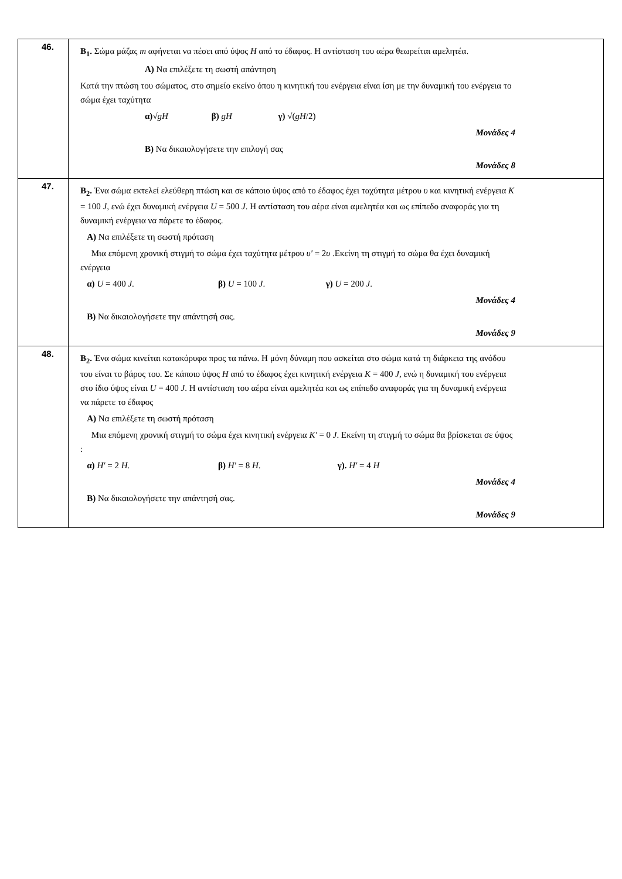| 46. | B<sub>1</sub>. Σώμα μάζας m αφήνεται να πέσει από ύψος H από το έδαφος. Η αντίσταση του αέρα θεωρείται αμελητέα. A) Να επιλέξετε τη σωστή απάντηση Κατά την πτώση του σώματος, στο σημείο εκείνο όπου η κινητική του ενέργεια είναι ίση με την δυναμική του ενέργεια το σώμα έχει ταχύτητα α) √ gH β) gH γ) √( gH /2) Μονάδες 4 B) Να δικαιολογήσετε την επιλογή σας Μονάδες 8 |
| 47. | B<sub>2</sub>. Ένα σώμα εκτελεί ελεύθερη πτώση και σε κάποιο ύψος από το έδαφος έχει ταχύτητα μέτρου υ και κινητική ενέργεια K = 100 J , ενώ έχει δυναμική ενέργεια U = 500 J . Η αντίσταση του αέρα είναι αμελητέα και ως επίπεδο αναφοράς για τη δυναμική ενέργεια να πάρετε το έδαφος. A) Να επιλέξετε τη σωστή πρόταση Μια επόμενη χρονική στιγμή το σώμα έχει ταχύτητα μέτρου υ' = 2 υ .Εκείνη τη στιγμή το σώμα θα έχει δυναμική ενέργεια α) U = 400 J . β) U = 100 J . γ) U = 200 J . Μονάδες 4 B) Να δικαιολογήσετε την απάντησή σας. Μονάδες 9 |
| 48. | B<sub>2</sub>. Ένα σώμα κινείται κατακόρυφα προς τα πάνω. Η μόνη δύναμη που ασκείται στο σώμα κατά τη διάρκεια της ανόδου του είναι το βάρος του. Σε κάποιο ύψος H από το έδαφος έχει κινητική ενέργεια K = 400 J , ενώ η δυναμική του ενέργεια στο ίδιο ύψος είναι U = 400 J . Η αντίσταση του αέρα είναι αμελητέα και ως επίπεδο αναφοράς για τη δυναμική ενέργεια να πάρετε το έδαφος A) Να επιλέξετε τη σωστή πρόταση Μια επόμενη χρονική στιγμή το σώμα έχει κινητική ενέργεια K' = 0 J . Εκείνη τη στιγμή το σώμα θα βρίσκεται σε ύψος : α) H' = 2 H . β) H' = 8 H . γ). H' = 4 H Μονάδες 4 B) Να δικαιολογήσετε την απάντησή σας. Μονάδες 9 |